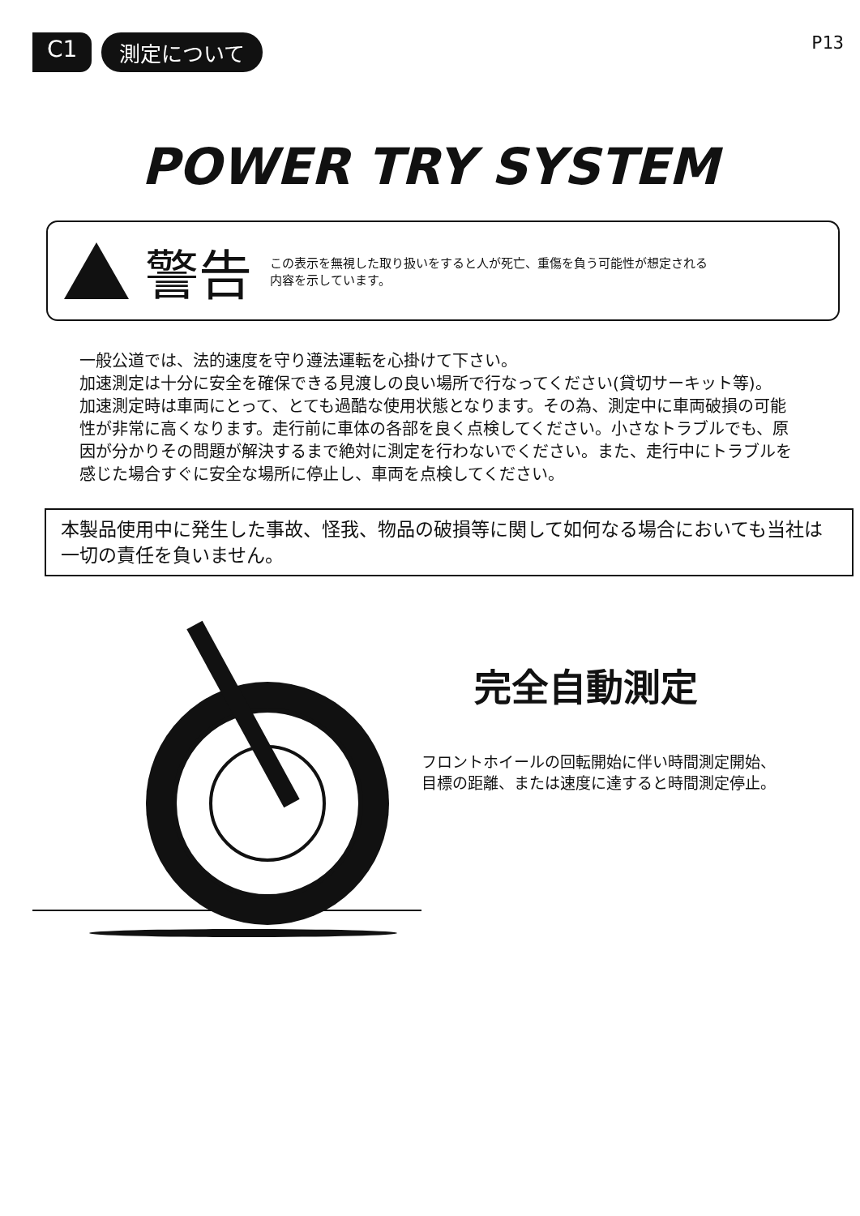C1 測定について
P13
POWER TRY SYSTEM
警告 この表示を無視した取り扱いをすると人が死亡、重傷を負う可能性が想定される
内容を示しています。
一般公道では、法的速度を守り遵法運転を心掛けて下さい。
加速測定は十分に安全を確保できる見渡しの良い場所で行なってください(貸切サーキット等)。
加速測定時は車両にとって、とても過酷な使用状態となります。その為、測定中に車両破損の可能性が非常に高くなります。走行前に車体の各部を良く点検してください。小さなトラブルでも、原因が分かりその問題が解決するまで絶対に測定を行わないでください。また、走行中にトラブルを感じた場合すぐに安全な場所に停止し、車両を点検してください。
本製品使用中に発生した事故、怪我、物品の破損等に関して如何なる場合においても当社は一切の責任を負いません。
完全自動測定
フロントホイールの回転開始に伴い時間測定開始、
目標の距離、または速度に達すると時間測定停止。